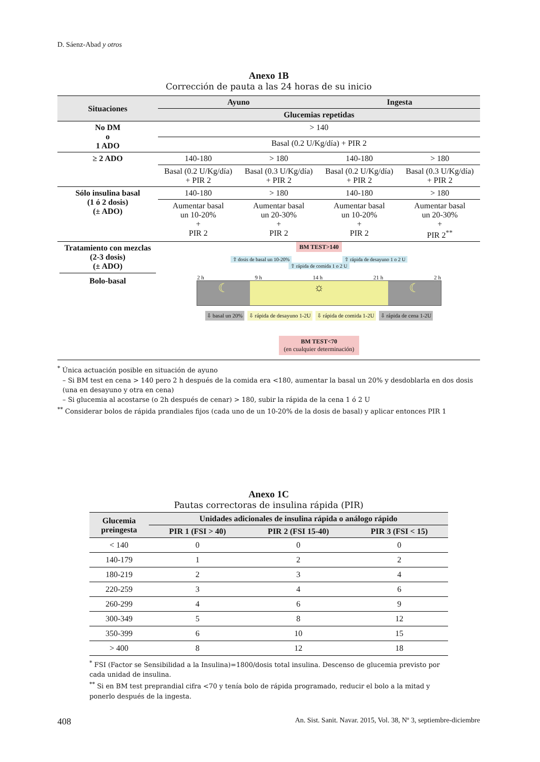D. Sáenz-Abad y otros
Anexo 1B
Corrección de pauta a las 24 horas de su inicio
| Situaciones | Ayuno | | Ingesta | |
| --- | --- | --- | --- | --- |
| | Glucemias repetidas | | | |
| No DM o 1 ADO | > 140 | | | |
| | Basal (0.2 U/Kg/día) + PIR 2 | | | |
| ≥ 2 ADO | 140-180 | > 180 | 140-180 | > 180 |
| | Basal (0.2 U/Kg/día) + PIR 2 | Basal (0.3 U/Kg/día) + PIR 2 | Basal (0.2 U/Kg/día) + PIR 2 | Basal (0.3 U/Kg/día) + PIR 2 |
| Sólo insulina basal (1 ó 2 dosis) (± ADO) | 140-180 | > 180 | 140-180 | > 180 |
| | Aumentar basal un 10-20% + PIR 2 | Aumentar basal un 20-30% + PIR 2 | Aumentar basal un 10-20% + PIR 2 | Aumentar basal un 20-30% + PIR 2<sup>**</sup> |
| Tratamiento con mezclas (2-3 dosis) (± ADO) Bolo-basal | BM TEST>140 ⇧ dosis de basal un 10-20% ⇧ rápida de desayuno 1 o 2 U ⇧ rápida de comida 1 o 2 U 2 h 9 h 14 h 21 h 2 h ☾ ☼ ☾ ⇩ basal un 20% ⇩ rápida de desayuno 1-2U ⇩ rápida de comida 1-2U ⇩ rápida de cena 1-2U BM TEST<70 (en cualquier determinación) | | | |
<sup>*</sup> Única actuación posible en situación de ayuno
– Si BM test en cena > 140 pero 2 h después de la comida era <180, aumentar la basal un 20% y desdoblarla en dos dosis (una en desayuno y otra en cena)
– Si glucemia al acostarse (o 2h después de cenar) > 180, subir la rápida de la cena 1 ó 2 U
<sup>**</sup> Considerar bolos de rápida prandiales fijos (cada uno de un 10-20% de la dosis de basal) y aplicar entonces PIR 1
Anexo 1C
Pautas correctoras de insulina rápida (PIR)
| Glucemia preingesta | Unidades adicionales de insulina rápida o análogo rápido | | |
| --- | --- | --- | --- |
| | PIR 1 (FSI > 40) | PIR 2 (FSI 15-40) | PIR 3 (FSI < 15) |
| < 140 | 0 | 0 | 0 |
| 140-179 | 1 | 2 | 2 |
| 180-219 | 2 | 3 | 4 |
| 220-259 | 3 | 4 | 6 |
| 260-299 | 4 | 6 | 9 |
| 300-349 | 5 | 8 | 12 |
| 350-399 | 6 | 10 | 15 |
| > 400 | 8 | 12 | 18 |
<sup>*</sup> FSI (Factor se Sensibilidad a la Insulina)=1800/dosis total insulina. Descenso de glucemia previsto por cada unidad de insulina.
<sup>**</sup> Si en BM test preprandial cifra <70 y tenía bolo de rápida programado, reducir el bolo a la mitad y ponerlo después de la ingesta.
408 An. Sist. Sanit. Navar. 2015, Vol. 38, Nº 3, septiembre-diciembre